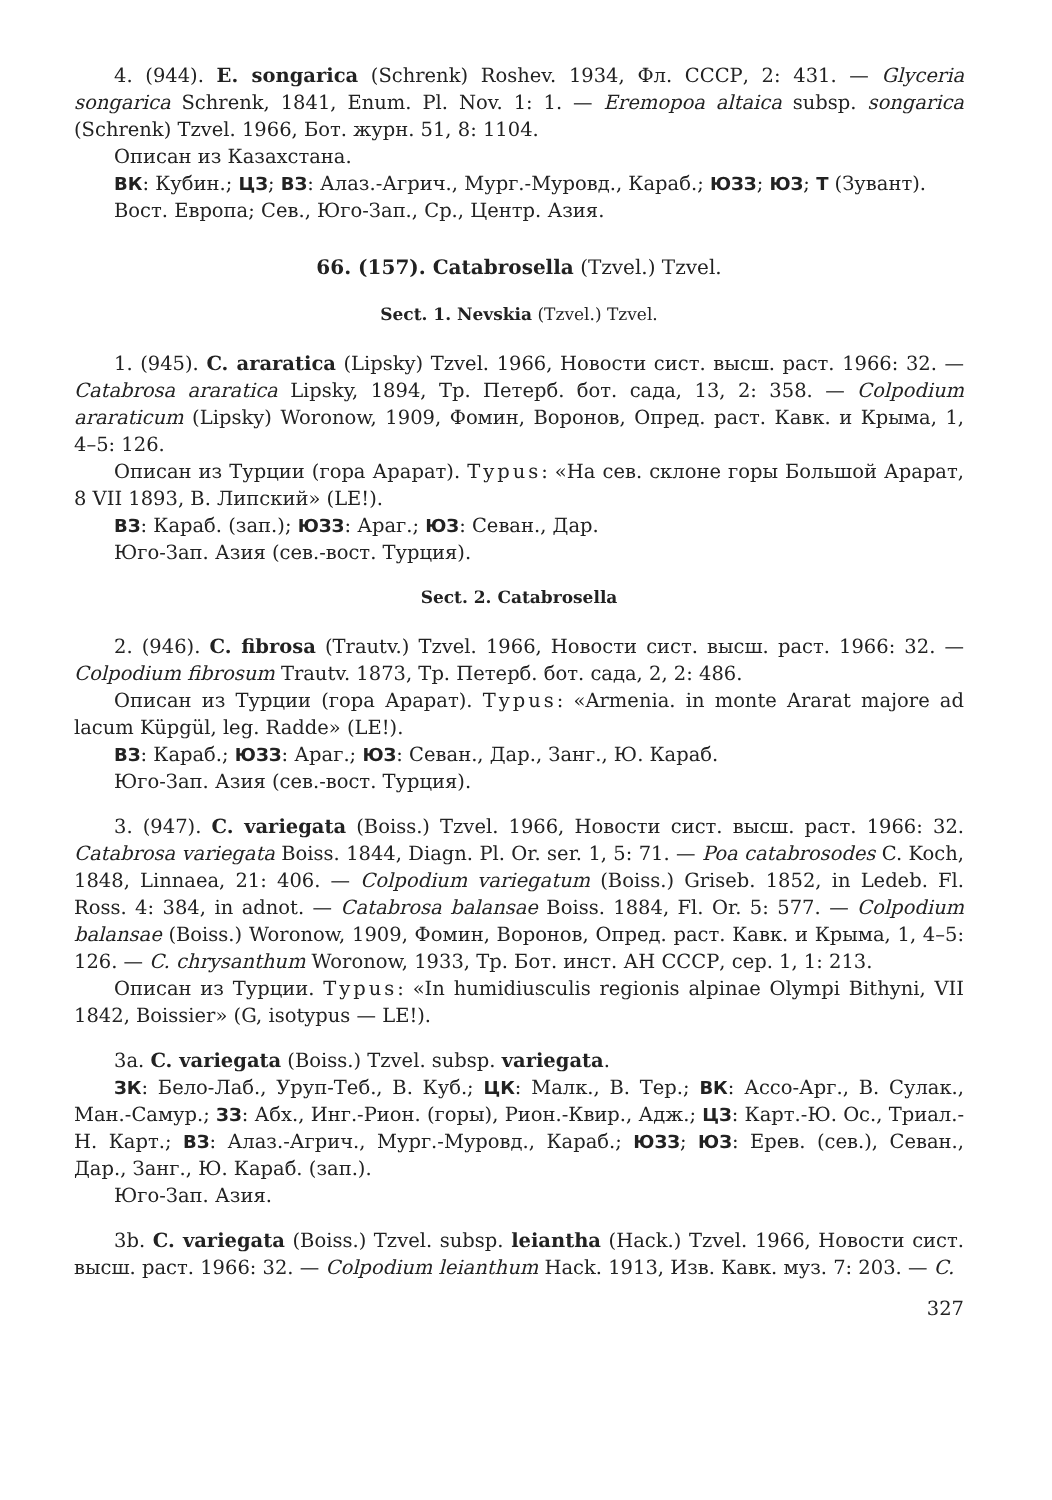4. (944). E. songarica (Schrenk) Roshev. 1934, Фл. СССР, 2: 431. — Glyceria songarica Schrenk, 1841, Enum. Pl. Nov. 1: 1. — Eremopoa altaica subsp. songarica (Schrenk) Tzvel. 1966, Бот. журн. 51, 8: 1104.
Описан из Казахстана.
ВК: Кубин.; ЦЗ; ВЗ: Алаз.-Агрич., Мург.-Муровд., Караб.; ЮЗЗ; ЮЗ; Т (Зувант).
Вост. Европа; Сев., Юго-Зап., Ср., Центр. Азия.
66. (157). Catabrosella (Tzvel.) Tzvel.
Sect. 1. Nevskia (Tzvel.) Tzvel.
1. (945). C. araratica (Lipsky) Tzvel. 1966, Новости сист. высш. раст. 1966: 32. — Catabrosa araratica Lipsky, 1894, Тр. Петерб. бот. сада, 13, 2: 358. — Colpodium araraticum (Lipsky) Woronow, 1909, Фомин, Воронов, Опред. раст. Кавк. и Крыма, 1, 4–5: 126.
Описан из Турции (гора Арарат). Typus: «На сев. склоне горы Большой Арарат, 8 VII 1893, В. Липский» (LE!).
ВЗ: Караб. (зап.); ЮЗЗ: Араг.; ЮЗ: Севан., Дар.
Юго-Зап. Азия (сев.-вост. Турция).
Sect. 2. Catabrosella
2. (946). C. fibrosa (Trautv.) Tzvel. 1966, Новости сист. высш. раст. 1966: 32. — Colpodium fibrosum Trautv. 1873, Тр. Петерб. бот. сада, 2, 2: 486.
Описан из Турции (гора Арарат). Typus: «Armenia. in monte Ararat majore ad lacum Küpgül, leg. Radde» (LE!).
ВЗ: Караб.; ЮЗЗ: Араг.; ЮЗ: Севан., Дар., Занг., Ю. Караб.
Юго-Зап. Азия (сев.-вост. Турция).
3. (947). C. variegata (Boiss.) Tzvel. 1966, Новости сист. высш. раст. 1966: 32. Catabrosa variegata Boiss. 1844, Diagn. Pl. Or. ser. 1, 5: 71. — Poa catabrosodes C. Koch, 1848, Linnaea, 21: 406. — Colpodium variegatum (Boiss.) Griseb. 1852, in Ledeb. Fl. Ross. 4: 384, in adnot. — Catabrosa balansae Boiss. 1884, Fl. Or. 5: 577. — Colpodium balansae (Boiss.) Woronow, 1909, Фомин, Воронов, Опред. раст. Кавк. и Крыма, 1, 4–5: 126. — C. chrysanthum Woronow, 1933, Тр. Бот. инст. АН СССР, сер. 1, 1: 213.
Описан из Турции. Typus: «In humidiusculis regionis alpinae Olympi Bithyni, VII 1842, Boissier» (G, isotypus — LE!).
3a. C. variegata (Boiss.) Tzvel. subsp. variegata.
ЗК: Бело-Лаб., Уруп-Теб., В. Куб.; ЦК: Малк., В. Тер.; ВК: Ассо-Арг., В. Сулак., Ман.-Самур.; ЗЗ: Абх., Инг.-Рион. (горы), Рион.-Квир., Адж.; ЦЗ: Карт.-Ю. Ос., Триал.-Н. Карт.; ВЗ: Алаз.-Агрич., Мург.-Муровд., Караб.; ЮЗЗ; ЮЗ: Ерев. (сев.), Севан., Дар., Занг., Ю. Караб. (зап.).
Юго-Зап. Азия.
3b. C. variegata (Boiss.) Tzvel. subsp. leiantha (Hack.) Tzvel. 1966, Новости сист. высш. раст. 1966: 32. — Colpodium leianthum Hack. 1913, Изв. Кавк. муз. 7: 203. — C.
327